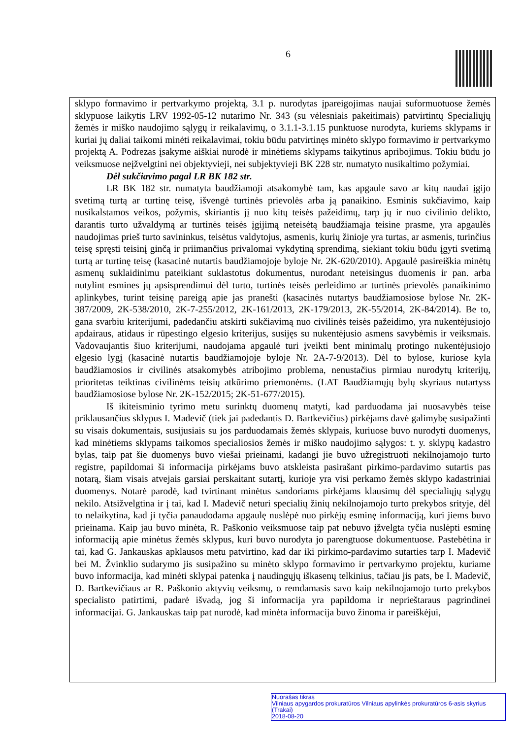6
sklypo formavimo ir pertvarkymo projektą, 3.1 p. nurodytas įpareigojimas naujai suformuotuose žemės sklypuose laikytis LRV 1992-05-12 nutarimo Nr. 343 (su vėlesniais pakeitimais) patvirtintų Specialiųjų žemės ir miško naudojimo sąlygų ir reikalavimų, o 3.1.1-3.1.15 punktuose nurodyta, kuriems sklypams ir kuriai jų daliai taikomi minėti reikalavimai, tokiu būdu patvirtinęs minėto sklypo formavimo ir pertvarkymo projektą A. Podrezas įsakyme aiškiai nurodė ir minėtiems sklypams taikytinus apribojimus. Tokiu būdu jo veiksmuose neįžvelgtini nei objektyvieji, nei subjektyvieji BK 228 str. numatyto nusikaltimo požymiai.
Dėl sukčiavimo pagal LR BK 182 str.
LR BK 182 str. numatyta baudžiamoji atsakomybė tam, kas apgaule savo ar kitų naudai įgijo svetimą turtą ar turtinę teisę, išvengė turtinės prievolės arba ją panaikino. Esminis sukčiavimo, kaip nusikalstamos veikos, požymis, skiriantis jį nuo kitų teisės pažeidimų, tarp jų ir nuo civilinio delikto, darantis turto užvaldymą ar turtinės teisės įgijimą neteisėtą baudžiamąja teisine prasme, yra apgaulės naudojimas prieš turto savininkus, teisėtus valdytojus, asmenis, kurių žinioje yra turtas, ar asmenis, turinčius teisę spręsti teisinį ginčą ir priimančius privalomai vykdytiną sprendimą, siekiant tokiu būdu įgyti svetimą turtą ar turtinę teisę (kasacinė nutartis baudžiamojoje byloje Nr. 2K-620/2010). Apgaulė pasireiškia minėtų asmenų suklaidinimu pateikiant suklastotus dokumentus, nurodant neteisingus duomenis ir pan. arba nutylint esmines jų apsisprendimui dėl turto, turtinės teisės perleidimo ar turtinės prievolės panaikinimo aplinkybes, turint teisinę pareigą apie jas pranešti (kasacinės nutartys baudžiamosiose bylose Nr. 2K-387/2009, 2K-538/2010, 2K-7-255/2012, 2K-161/2013, 2K-179/2013, 2K-55/2014, 2K-84/2014). Be to, gana svarbiu kriterijumi, padedančiu atskirti sukčiavimą nuo civilinės teisės pažeidimo, yra nukentėjusiojo apdairaus, atidaus ir rūpestingo elgesio kriterijus, susijęs su nukentėjusio asmens savybėmis ir veiksmais. Vadovaujantis šiuo kriterijumi, naudojama apgaulė turi įveikti bent minimalų protingo nukentėjusiojo elgesio lygį (kasacinė nutartis baudžiamojoje byloje Nr. 2A-7-9/2013). Dėl to bylose, kuriose kyla baudžiamosios ir civilinės atsakomybės atribojimo problema, nenustačius pirmiau nurodytų kriterijų, prioritetas teiktinas civilinėms teisių atkūrimo priemonėms. (LAT Baudžiamųjų bylų skyriaus nutartyss baudžiamosiose bylose Nr. 2K-152/2015; 2K-51-677/2015).
Iš ikiteisminio tyrimo metu surinktų duomenų matyti, kad parduodama jai nuosavybės teise priklausančius sklypus I. Madevič (tiek jai padedantis D. Bartkevičius) pirkėjams davė galimybę susipažinti su visais dokumentais, susijusiais su jos parduodamais žemės sklypais, kuriuose buvo nurodyti duomenys, kad minėtiems sklypams taikomos specialiosios žemės ir miško naudojimo sąlygos: t. y. sklypų kadastro bylas, taip pat šie duomenys buvo viešai prieinami, kadangi jie buvo užregistruoti nekilnojamojo turto registre, papildomai ši informacija pirkėjams buvo atskleista pasirašant pirkimo-pardavimo sutartis pas notarą, šiam visais atvejais garsiai perskaitant sutartį, kurioje yra visi perkamo žemės sklypo kadastriniai duomenys. Notarė parodė, kad tvirtinant minėtus sandoriams pirkėjams klausimų dėl specialiųjų sąlygų nekilo. Atsižvelgtina ir į tai, kad I. Madevič neturi specialių žinių nekilnojamojo turto prekybos srityje, dėl to nelaikytina, kad ji tyčia panaudodama apgaulę nuslėpė nuo pirkėjų esminę informaciją, kuri jiems buvo prieinama. Kaip jau buvo minėta, R. Paškonio veiksmuose taip pat nebuvo įžvelgta tyčia nuslėpti esminę informaciją apie minėtus žemės sklypus, kuri buvo nurodyta jo parengtuose dokumentuose. Pastebėtina ir tai, kad G. Jankauskas apklausos metu patvirtino, kad dar iki pirkimo-pardavimo sutarties tarp I. Madevič bei M. Žvinklio sudarymo jis susipažino su minėto sklypo formavimo ir pertvarkymo projektu, kuriame buvo informacija, kad minėti sklypai patenka į naudingųjų iškasenų telkinius, tačiau jis pats, be I. Madevič, D. Bartkevičiaus ar R. Paškonio aktyvių veiksmų, o remdamasis savo kaip nekilnojamojo turto prekybos specialisto patirtimi, padarė išvadą, jog ši informacija yra papildoma ir neprieštaraus pagrindinei informacijai. G. Jankauskas taip pat nurodė, kad minėta informacija buvo žinoma ir pareiškėjui,
Nuorašas tikras
Vilniaus apygardos prokuratūros Vilniaus apylinkės prokuratūros 6-asis skyrius (Trakai)
2018-08-20